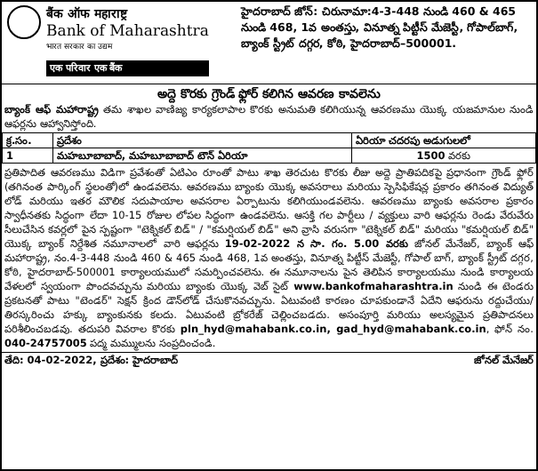बैंक ऑफ महाराष्ट्र
Bank of Maharashtra
भारत सरकार का उद्यम
एक परिवार एक बैंक
హైదరాబాద్ జోన్: చిరునామా:4-3-448 నుండి 460 & 465 నుండి 468, 1వ అంతస్తు, వినూత్న పిట్టీస్ మేజెస్టీ, గోపాల్‌బాగ్, బ్యాంక్ స్ట్రీట్ దగ్గర, కోఠి, హైదరాబాద్–500001.
అద్దె కొరకు గ్రౌండ్ ఫ్లోర్ కలిగిన ఆవరణ కావలెను
బ్యాంక్ ఆఫ్ మహారాష్ట్ర తమ శాఖల వాణిజ్య కార్యకలాపాల కొరకు అనుమతి కలిగియున్న ఆవరణము యొక్క యజమానుల నుండి ఆఫర్లను ఆహ్వానిస్తోంది.
| క్ర.సం. | ప్రదేశం | ఏరియా చదరపు అడుగులలో |
| --- | --- | --- |
| 1 | మహబూబాబాద్, మహబూబాబాద్ టౌన్ ఏరియా | 1500 వరకు |
ప్రతిపాదిత ఆవరణము విడిగా ప్రవేశంతో ఏటిఎం రూంతో పాటు శాఖ తెరచుట కొరకు లీజు అద్దె ప్రాతిపదికపై ప్రధానంగా గ్రౌండ్ ఫ్లోర్ (తగినంత పార్కింగ్ స్థలంతో)లో ఉండవలెను. ఆవరణము బ్యాంకు యొక్క అవసరాలు మరియు స్పెసిఫికేషన్ల ప్రకారం తగినంత విద్యుత్ లోడ్ మరియు ఇతర మౌలిక సదుపాయాల అవసరాల ఏర్పాటును కలిగియుండవలెను. ఆవరణము బ్యాంకు అవసరాల ప్రకారం స్వాధీనతకు సిద్ధంగా లేదా 10-15 రోజుల లోపల సిద్ధంగా ఉండవలెను. ఆసక్తి గల పార్టీలు / వ్యక్తులు వారి ఆఫర్లను రెండు వేరువేరు సీలుచేసిన కవర్లలో పైన స్పష్టంగా "టెక్నికల్ బిడ్" / "కమర్షియల్ బిడ్" అని వ్రాసి వరుసగా "టెక్నికల్ బిడ్" మరియు "కమర్షియల్ బిడ్" యొక్క బ్యాంక్ నిర్దేశిత నమూనాలలో వారి ఆఫర్లను 19-02-2022 న సా. గం. 5.00 వరకు జోనల్ మేనేజర్, బ్యాంక్ ఆఫ్ మహారాష్ట్ర, నం.4-3-448 నుండి 460 & 465 నుండి 468, 1వ అంతస్తు, వినూత్న పిట్టీస్ మేజెస్టీ, గోపాల్ బాగ్, బ్యాంక్ స్ట్రీట్ దగ్గర, కోఠి, హైదరాబాద్-500001 కార్యాలయములో సమర్పించవలెను. ఈ నమూనాలను పైన తెలిపిన కార్యాలయము నుండి కార్యాలయ వేళలలో స్వయంగా పొందవచ్చును మరియు బ్యాంకు యొక్క వెబ్ సైట్ www.bankofmaharashtra.in నుండి ఈ టెండరు ప్రకటనతో పాటు "టెండర్" సెక్షన్ క్రింద డౌన్‌లోడ్ చేసుకొనవచ్చును. ఏటువంటి కారణం చూపకుండానే ఏదేని ఆఫరును రద్దుచేయు/తిరస్కరించు హక్కు బ్యాంకునకు కలదు. ఏటువంటి బ్రోకరేజ్ చెల్లించబడదు. అసంపూర్తి మరియు అలస్యమైన ప్రతిపాదనలు పరిశీలించబడవు. తదుపరి వివరాల కొరకు pln_hyd@mahabank.co.in, gad_hyd@mahabank.co.in, ఫోన్ నం. 040-24757005 పద్మ మమ్ములను సంప్రదించండి.
తేది: 04-02-2022, ప్రదేశం: హైదరాబాద్ జోనల్ మేనేజర్